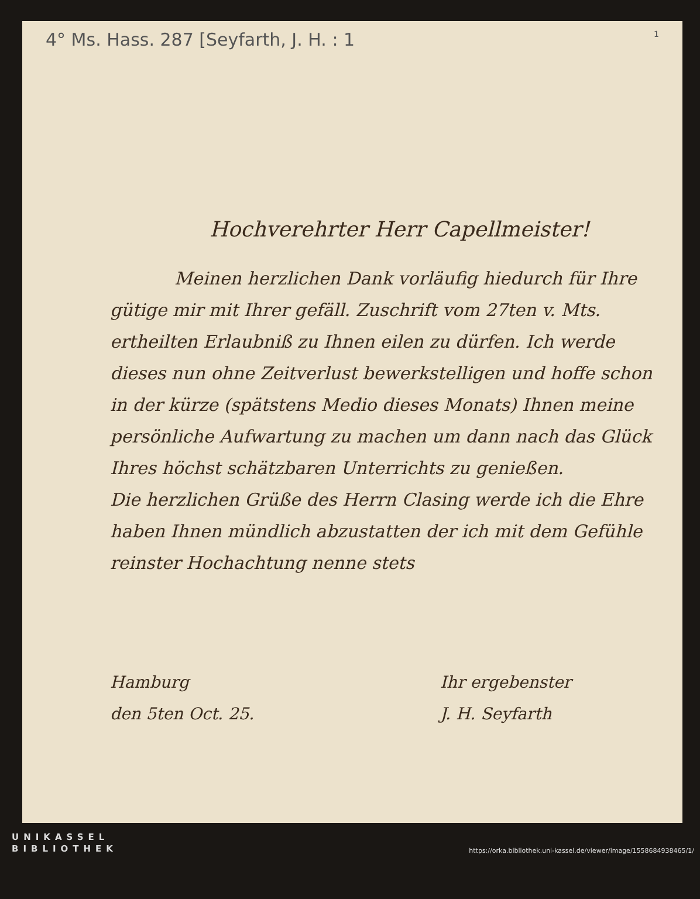4° Ms. Hass. 287 [Seyfarth, J. H. : 1 1
Hochverehrter Herr Capellmeister!
Meinen herzlichen Dank vorläufig hiedurch für Ihre gütige mir mit Ihrer gefäll. Zuschrift vom 27ten v. Mts. ertheilten Erlaubniß zu Ihnen eilen zu dürfen. Ich werde dieses nun ohne Zeitverlust bewerkstelligen und hoffe schon in der kürze (spätstens Medio dieses Monats) Ihnen meine persönliche Aufwartung zu machen um dann nach das Glück Ihres höchst schätzbaren Unterrichts zu genießen.
Die herzlichen Grüße des Herrn Clasing werde ich die Ehre haben Ihnen mündlich abzustatten der ich mit dem Gefühle reinster Hochachtung nenne stets
Hamburg
den 5ten Oct. 25.
Ihr ergebenster
J. H. Seyfarth
UNIKASSEL
BIBLIOTHEK
https://orka.bibliothek.uni-kassel.de/viewer/image/1558684938465/1/